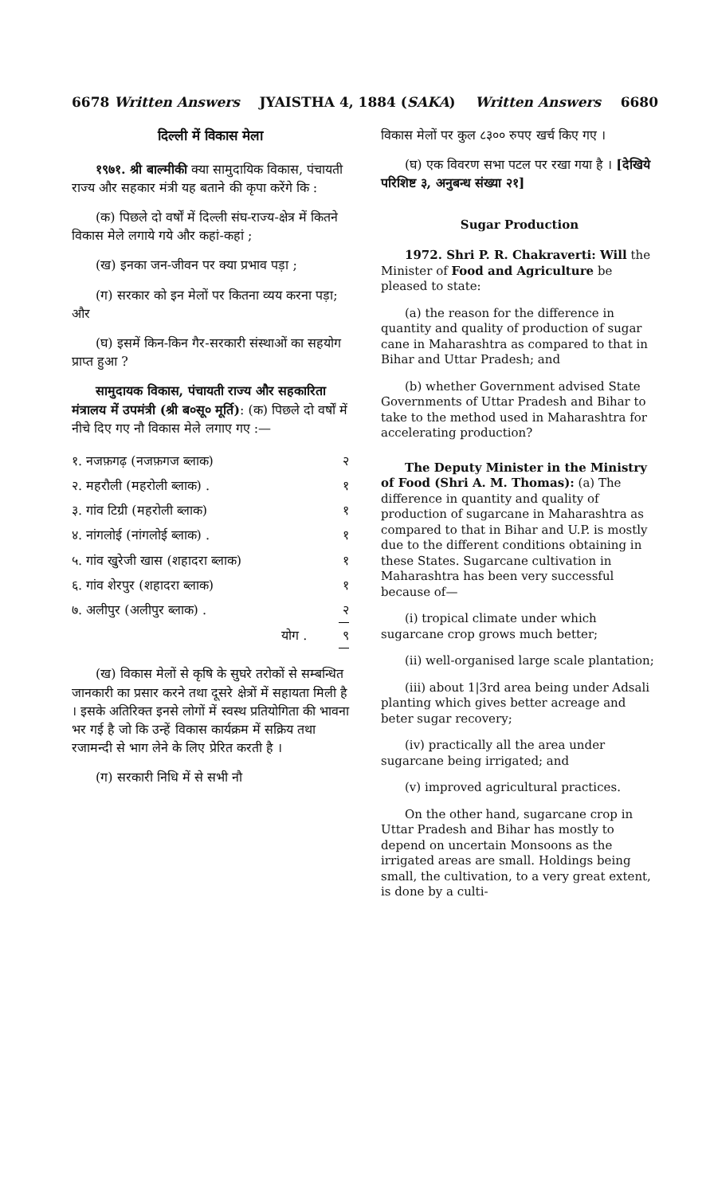6678 Written Answers JYAISTHA 4, 1884 (SAKA) Written Answers 6680
दिल्ली में विकास मेला
१९७१. श्री बाल्मीकी क्या सामुदायिक विकास, पंचायती राज्य और सहकार मंत्री यह बताने की कृपा करेंगे कि :
(क) पिछले दो वर्षों में दिल्ली संघ-राज्य-क्षेत्र में कितने विकास मेले लगाये गये और कहां-कहां ;
(ख) इनका जन-जीवन पर क्या प्रभाव पड़ा ;
(ग) सरकार को इन मेलों पर कितना व्यय करना पड़ा; और
(घ) इसमें किन-किन गैर-सरकारी संस्थाओं का सहयोग प्राप्त हुआ ?
सामुदायक विकास, पंचायती राज्य और सहकारिता मंत्रालय में उपमंत्री (श्री ब०सू० मूर्ति): (क) पिछले दो वर्षों में नीचे दिए गए नौ विकास मेले लगाए गए :—
| १. नजफ़गढ़ (नजफ़गज ब्लाक) | २ |
| २. महरौली (महरोली ब्लाक) . | १ |
| ३. गांव टिग्री (महरोली ब्लाक) | १ |
| ४. नांगलोई (नांगलोई ब्लाक) . | १ |
| ५. गांव खुरेजी खास (शहादरा ब्लाक) | १ |
| ६. गांव शेरपुर (शहादरा ब्लाक) | १ |
| ७. अलीपुर (अलीपुर ब्लाक) . | २ |
| योग . | ९ |
(ख) विकास मेलों से कृषि के सुघरे तरोकों से सम्बन्धित जानकारी का प्रसार करने तथा दूसरे क्षेत्रों में सहायता मिली है । इसके अतिरिक्त इनसे लोगों में स्वस्थ प्रतियोगिता की भावना भर गई है जो कि उन्हें विकास कार्यक्रम में सक्रिय तथा रजामन्दी से भाग लेने के लिए प्रेरित करती है ।
(ग) सरकारी निधि में से सभी नौ
विकास मेलों पर कुल ८३०० रुपए खर्च किए गए ।
(घ) एक विवरण सभा पटल पर रखा गया है । [देखिये परिशिष्ट ३, अनुबन्ध संख्या २१]
Sugar Production
1972. Shri P. R. Chakraverti: Will the Minister of Food and Agriculture be pleased to state:
(a) the reason for the difference in quantity and quality of production of sugar cane in Maharashtra as compared to that in Bihar and Uttar Pradesh; and
(b) whether Government advised State Governments of Uttar Pradesh and Bihar to take to the method used in Maharashtra for accelerating production?
The Deputy Minister in the Ministry of Food (Shri A. M. Thomas): (a) The difference in quantity and quality of production of sugarcane in Maharashtra as compared to that in Bihar and U.P. is mostly due to the different conditions obtaining in these States. Sugarcane cultivation in Maharashtra has been very successful because of—
(i) tropical climate under which sugarcane crop grows much better;
(ii) well-organised large scale plantation;
(iii) about 1|3rd area being under Adsali planting which gives better acreage and beter sugar recovery;
(iv) practically all the area under sugarcane being irrigated; and
(v) improved agricultural practices.
On the other hand, sugarcane crop in Uttar Pradesh and Bihar has mostly to depend on uncertain Monsoons as the irrigated areas are small. Holdings being small, the cultivation, to a very great extent, is done by a culti-